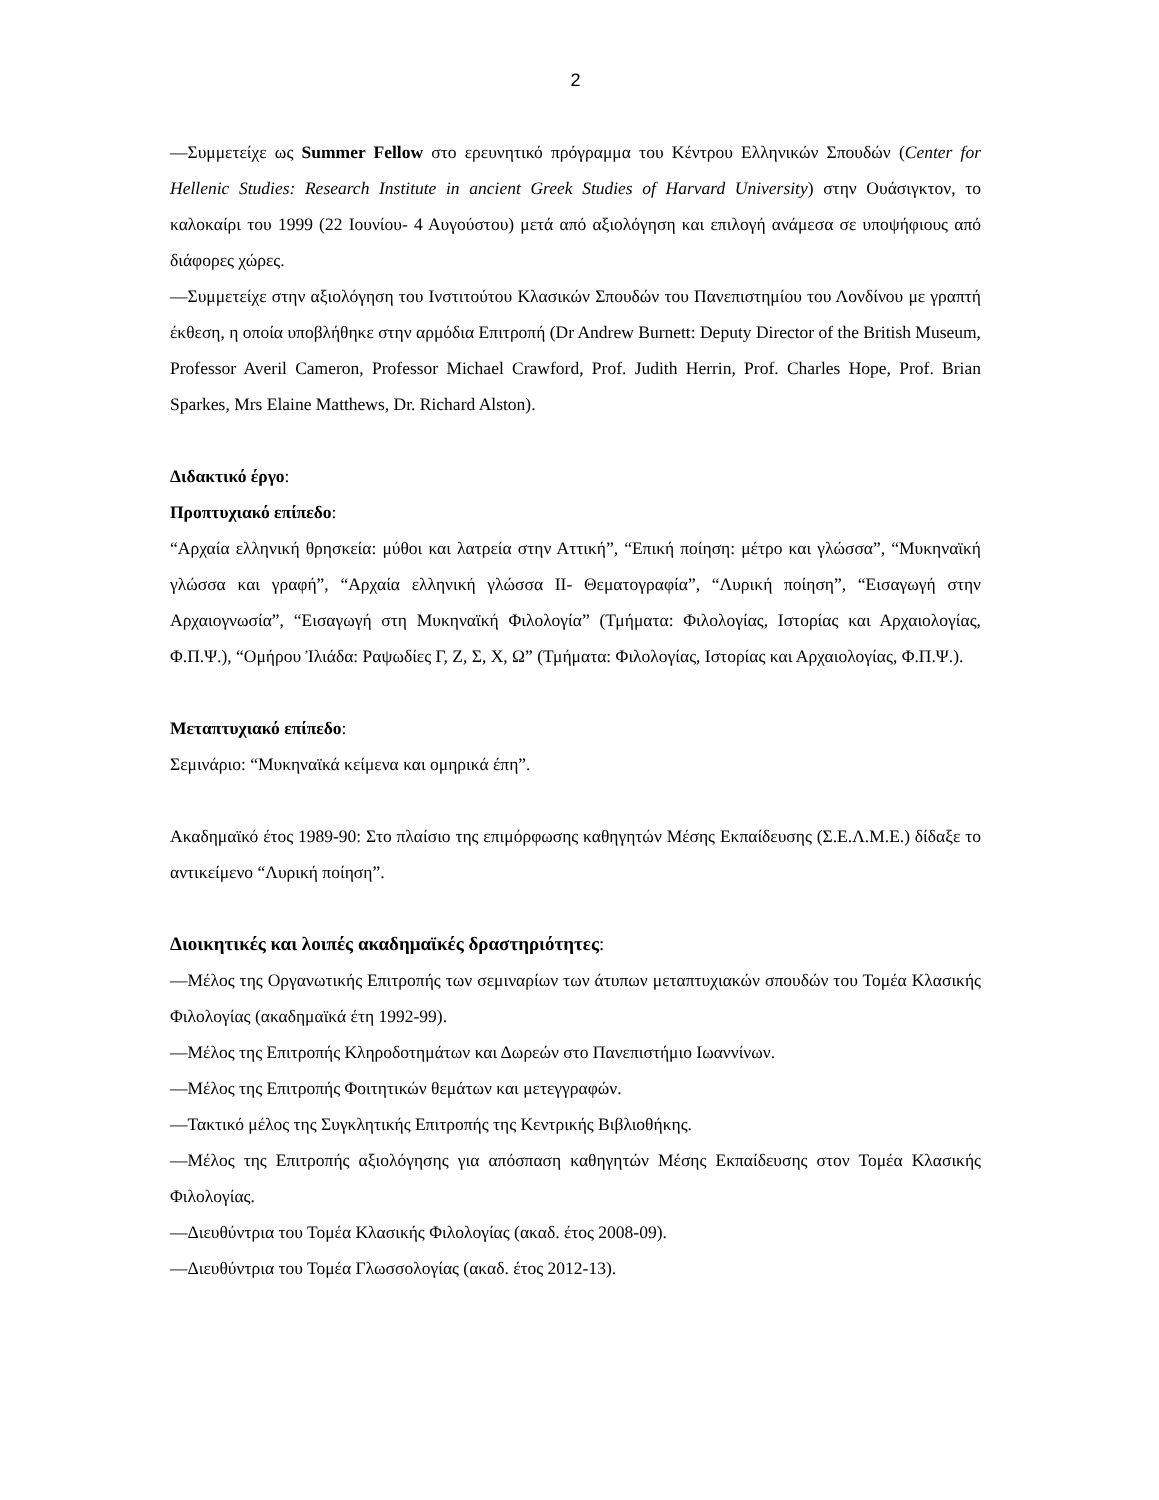2
—Συμμετείχε ως Summer Fellow στο ερευνητικό πρόγραμμα του Κέντρου Ελληνικών Σπουδών (Center for Hellenic Studies: Research Institute in ancient Greek Studies of Harvard University) στην Ουάσιγκτον, το καλοκαίρι του 1999 (22 Ιουνίου- 4 Αυγούστου) μετά από αξιολόγηση και επιλογή ανάμεσα σε υποψήφιους από διάφορες χώρες.
—Συμμετείχε στην αξιολόγηση του Ινστιτούτου Κλασικών Σπουδών του Πανεπιστημίου του Λονδίνου με γραπτή έκθεση, η οποία υποβλήθηκε στην αρμόδια Επιτροπή (Dr Andrew Burnett: Deputy Director of the British Museum, Professor Averil Cameron, Professor Michael Crawford, Prof. Judith Herrin, Prof. Charles Hope, Prof. Brian Sparkes, Mrs Elaine Matthews, Dr. Richard Alston).
Διδακτικό έργο:
Προπτυχιακό επίπεδο:
“Αρχαία ελληνική θρησκεία: μύθοι και λατρεία στην Αττική”, “Επική ποίηση: μέτρο και γλώσσα”, “Μυκηναϊκή γλώσσα και γραφή”, “Αρχαία ελληνική γλώσσα ΙΙ- Θεματογραφία”, “Λυρική ποίηση”, “Εισαγωγή στην Αρχαιογνωσία”, “Εισαγωγή στη Μυκηναϊκή Φιλολογία” (Τμήματα: Φιλολογίας, Ιστορίας και Αρχαιολογίας, Φ.Π.Ψ.), “Ομήρου Ἰλιάδα: Ραψωδίες Γ, Ζ, Σ, Χ, Ω” (Τμήματα: Φιλολογίας, Ιστορίας και Αρχαιολογίας, Φ.Π.Ψ.).
Μεταπτυχιακό επίπεδο:
Σεμινάριο: “Μυκηναϊκά κείμενα και ομηρικά έπη”.
Ακαδημαϊκό έτος 1989-90: Στο πλαίσιο της επιμόρφωσης καθηγητών Μέσης Εκπαίδευσης (Σ.Ε.Λ.Μ.Ε.) δίδαξε το αντικείμενο “Λυρική ποίηση”.
Διοικητικές και λοιπές ακαδημαϊκές δραστηριότητες:
—Μέλος της Οργανωτικής Επιτροπής των σεμιναρίων των άτυπων μεταπτυχιακών σπουδών του Τομέα Κλασικής Φιλολογίας (ακαδημαϊκά έτη 1992-99).
—Μέλος της Επιτροπής Κληροδοτημάτων και Δωρεών στο Πανεπιστήμιο Ιωαννίνων.
—Μέλος της Επιτροπής Φοιτητικών θεμάτων και μετεγγραφών.
—Τακτικό μέλος της Συγκλητικής Επιτροπής της Κεντρικής Βιβλιοθήκης.
—Μέλος της Επιτροπής αξιολόγησης για απόσπαση καθηγητών Μέσης Εκπαίδευσης στον Τομέα Κλασικής Φιλολογίας.
—Διευθύντρια του Τομέα Κλασικής Φιλολογίας (ακαδ. έτος 2008-09).
—Διευθύντρια του Τομέα Γλωσσολογίας (ακαδ. έτος 2012-13).